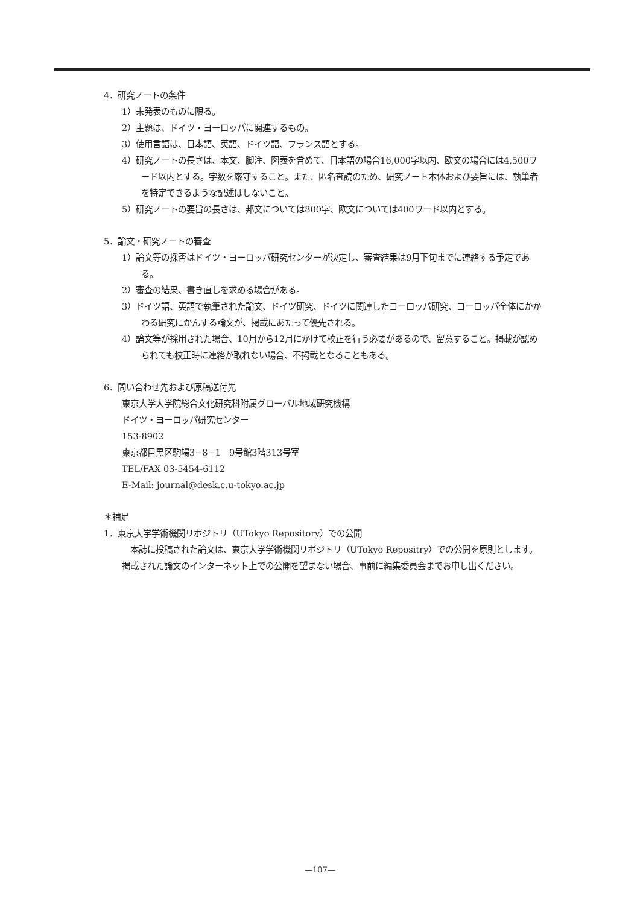4．研究ノートの条件
1）未発表のものに限る。
2）主題は、ドイツ・ヨーロッパに関連するもの。
3）使用言語は、日本語、英語、ドイツ語、フランス語とする。
4）研究ノートの長さは、本文、脚注、図表を含めて、日本語の場合16,000字以内、欧文の場合には4,500ワード以内とする。字数を厳守すること。また、匿名査読のため、研究ノート本体および要旨には、執筆者を特定できるような記述はしないこと。
5）研究ノートの要旨の長さは、邦文については800字、欧文については400ワード以内とする。
5．論文・研究ノートの審査
1）論文等の採否はドイツ・ヨーロッパ研究センターが決定し、審査結果は9月下旬までに連絡する予定である。
2）審査の結果、書き直しを求める場合がある。
3）ドイツ語、英語で執筆された論文、ドイツ研究、ドイツに関連したヨーロッパ研究、ヨーロッパ全体にかかわる研究にかんする論文が、掲載にあたって優先される。
4）論文等が採用された場合、10月から12月にかけて校正を行う必要があるので、留意すること。掲載が認められても校正時に連絡が取れない場合、不掲載となることもある。
6．問い合わせ先および原稿送付先
東京大学大学院総合文化研究科附属グローバル地域研究機構
ドイツ・ヨーロッパ研究センター
153-8902
東京都目黒区駒場3−8−1　9号館3階313号室
TEL/FAX 03-5454-6112
E-Mail: journal@desk.c.u-tokyo.ac.jp
＊補足
1．東京大学学術機関リポジトリ（UTokyo Repository）での公開
　本誌に投稿された論文は、東京大学学術機関リポジトリ（UTokyo Repositry）での公開を原則とします。掲載された論文のインターネット上での公開を望まない場合、事前に編集委員会までお申し出ください。
—107—